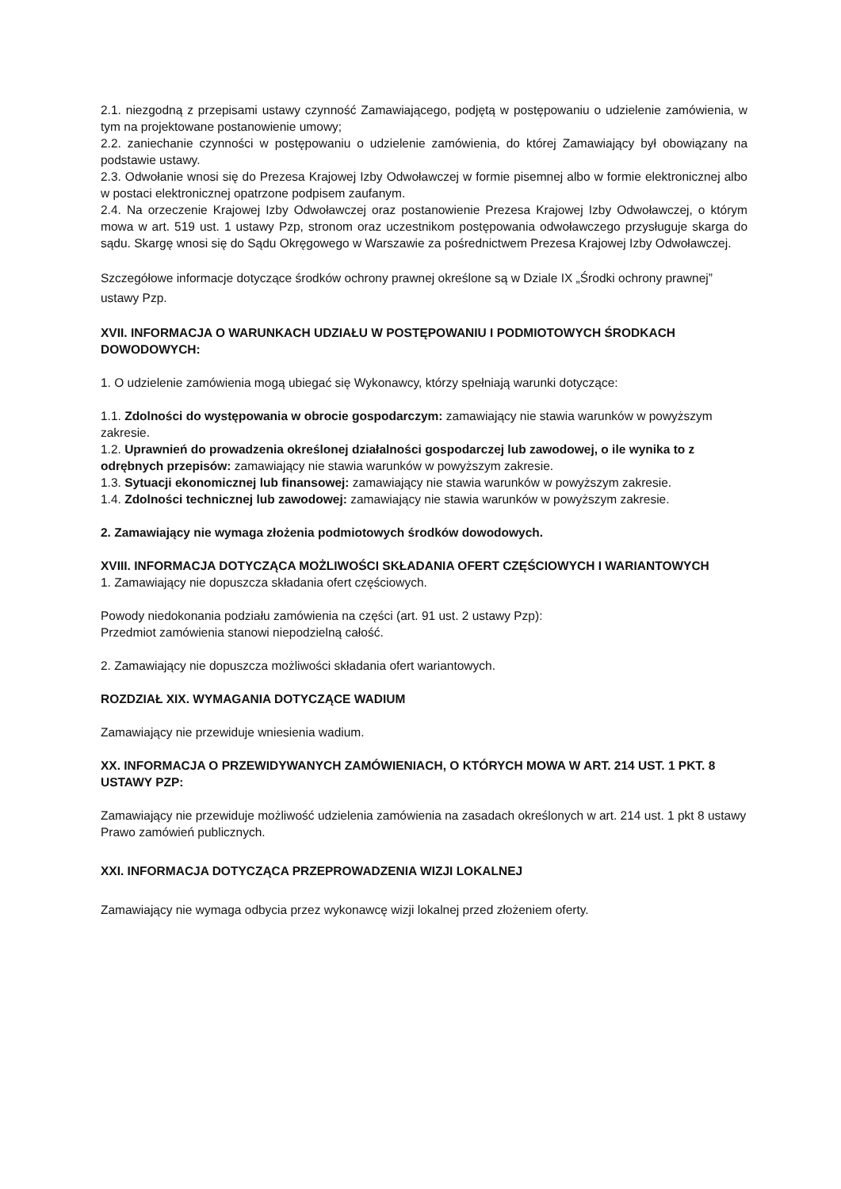2.1. niezgodną z przepisami ustawy czynność Zamawiającego, podjętą w postępowaniu o udzielenie zamówienia, w tym na projektowane postanowienie umowy;
2.2. zaniechanie czynności w postępowaniu o udzielenie zamówienia, do której Zamawiający był obowiązany na podstawie ustawy.
2.3. Odwołanie wnosi się do Prezesa Krajowej Izby Odwoławczej w formie pisemnej albo w formie elektronicznej albo w postaci elektronicznej opatrzone podpisem zaufanym.
2.4. Na orzeczenie Krajowej Izby Odwoławczej oraz postanowienie Prezesa Krajowej Izby Odwoławczej, o którym mowa w art. 519 ust. 1 ustawy Pzp, stronom oraz uczestnikom postępowania odwoławczego przysługuje skarga do sądu. Skargę wnosi się do Sądu Okręgowego w Warszawie za pośrednictwem Prezesa Krajowej Izby Odwoławczej.
Szczegółowe informacje dotyczące środków ochrony prawnej określone są w Dziale IX „Środki ochrony prawnej” ustawy Pzp.
XVII. INFORMACJA O WARUNKACH UDZIAŁU W POSTĘPOWANIU I PODMIOTOWYCH ŚRODKACH DOWODOWYCH:
1. O udzielenie zamówienia mogą ubiegać się Wykonawcy, którzy spełniają warunki dotyczące:
1.1. Zdolności do występowania w obrocie gospodarczym: zamawiający nie stawia warunków w powyższym zakresie.
1.2. Uprawnień do prowadzenia określonej działalności gospodarczej lub zawodowej, o ile wynika to z odrębnych przepisów: zamawiający nie stawia warunków w powyższym zakresie.
1.3. Sytuacji ekonomicznej lub finansowej: zamawiający nie stawia warunków w powyższym zakresie.
1.4. Zdolności technicznej lub zawodowej: zamawiający nie stawia warunków w powyższym zakresie.
2. Zamawiający nie wymaga złożenia podmiotowych środków dowodowych.
XVIII. INFORMACJA DOTYCZĄCA MOŻLIWOŚCI SKŁADANIA OFERT CZĘŚCIOWYCH I WARIANTOWYCH
1. Zamawiający nie dopuszcza składania ofert częściowych.
Powody niedokonania podziału zamówienia na części (art. 91 ust. 2 ustawy Pzp):
Przedmiot zamówienia stanowi niepodzielną całość.
2. Zamawiający nie dopuszcza możliwości składania ofert wariantowych.
ROZDZIAŁ XIX. WYMAGANIA DOTYCZĄCE WADIUM
Zamawiający nie przewiduje wniesienia wadium.
XX. INFORMACJA O PRZEWIDYWANYCH ZAMÓWIENIACH, O KTÓRYCH MOWA W ART. 214 UST. 1 PKT. 8 USTAWY PZP:
Zamawiający nie przewiduje możliwość udzielenia zamówienia na zasadach określonych w art. 214 ust. 1 pkt 8 ustawy Prawo zamówień publicznych.
XXI. INFORMACJA DOTYCZĄCA PRZEPROWADZENIA WIZJI LOKALNEJ
Zamawiający nie wymaga odbycia przez wykonawcę wizji lokalnej przed złożeniem oferty.